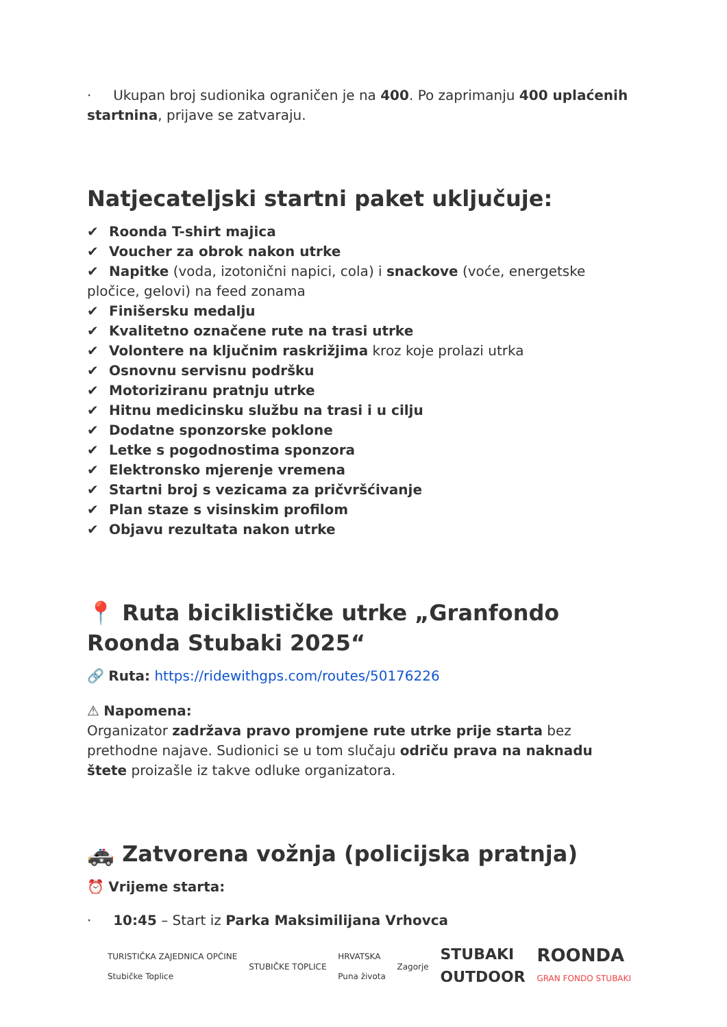· Ukupan broj sudionika ograničen je na 400. Po zaprimanju 400 uplaćenih startnina, prijave se zatvaraju.
Natjecateljski startni paket uključuje:
✔ Roonda T-shirt majica
✔ Voucher za obrok nakon utrke
✔ Napitke (voda, izotonični napici, cola) i snackove (voće, energetske pločice, gelovi) na feed zonama
✔ Finišersku medalju
✔ Kvalitetno označene rute na trasi utrke
✔ Volontere na ključnim raskrižjima kroz koje prolazi utrka
✔ Osnovnu servisnu podršku
✔ Motoriziranu pratnju utrke
✔ Hitnu medicinsku službu na trasi i u cilju
✔ Dodatne sponzorske poklone
✔ Letke s pogodnostima sponzora
✔ Elektronsko mjerenje vremena
✔ Startni broj s vezicama za pričvršćivanje
✔ Plan staze s visinskim profilom
✔ Objavu rezultata nakon utrke
📍 Ruta biciklističke utrke „Granfondo Roonda Stubaki 2025“
🔗 Ruta: https://ridewithgps.com/routes/50176226
⚠ Napomena:
Organizator zadržava pravo promjene rute utrke prije starta bez prethodne najave. Sudionici se u tom slučaju odriču prava na naknadu štete proizašle iz takve odluke organizatora.
🚓 Zatvorena vožnja (policijska pratnja)
⏰ Vrijeme starta:
· 10:45 – Start iz Parka Maksimilijana Vrhovca
TURISTIČKA ZAJEDNICA OPĆINE
Stubičke Toplice
STUBIČKE TOPLICE
HRVATSKA
Puna života
Zagorje
STUBAKI
OUTDOOR
ROONDA
GRAN FONDO STUBAKI